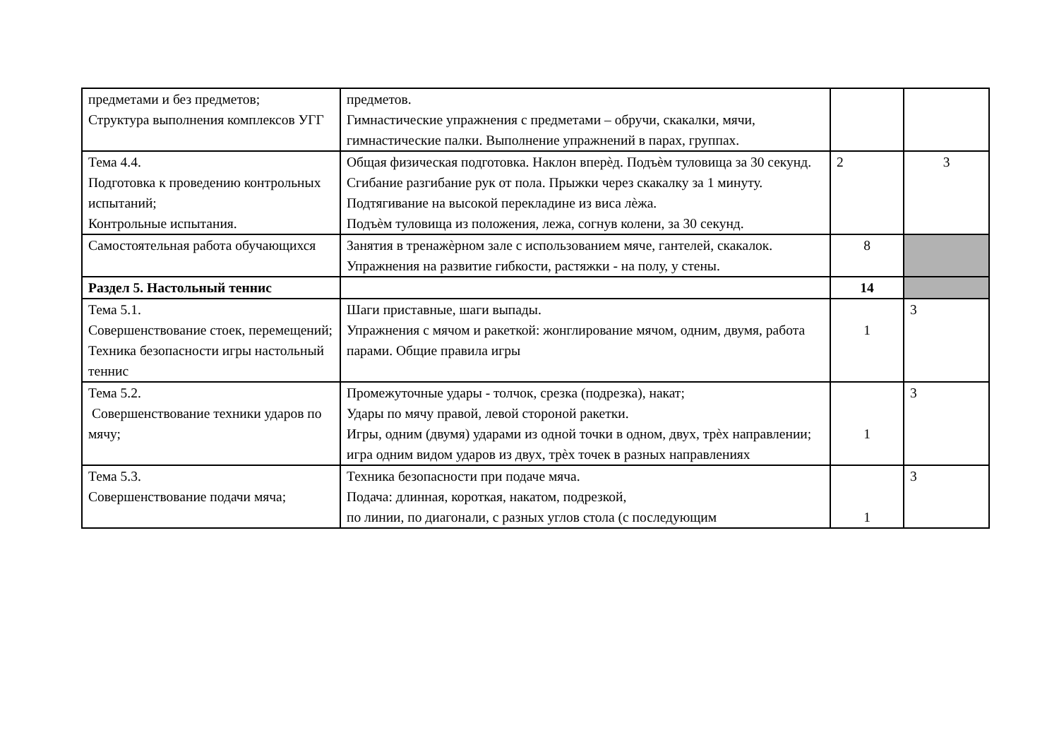| предметами и без предметов; Структура выполнения комплексов УГГ | предметов. Гимнастические упражнения с предметами – обручи, скакалки, мячи, гимнастические палки. Выполнение упражнений в парах, группах. | | |
| Тема 4.4. Подготовка к проведению контрольных испытаний; Контрольные испытания. | Общая физическая подготовка. Наклон вперѐд. Подъѐм туловища за 30 секунд. Сгибание разгибание рук от пола. Прыжки через скакалку за 1 минуту. Подтягивание на высокой перекладине из виса лѐжа. Подъѐм туловища из положения, лежа, согнув колени, за 30 секунд. | 2 | 3 |
| Самостоятельная работа обучающихся | Занятия в тренажѐрном зале с использованием мяче, гантелей, скакалок. Упражнения на развитие гибкости, растяжки - на полу, у стены. | 8 | |
| Раздел 5. Настольный теннис | | 14 | |
| Тема 5.1. Совершенствование стоек, перемещений; Техника безопасности игры настольный теннис | Шаги приставные, шаги выпады. Упражнения с мячом и ракеткой: жонглирование мячом, одним, двумя, работа парами. Общие правила игры | 1 | 3 |
| Тема 5.2. Совершенствование техники ударов по мячу; | Промежуточные удары - толчок, срезка (подрезка), накат; Удары по мячу правой, левой стороной ракетки. Игры, одним (двумя) ударами из одной точки в одном, двух, трѐх направлении; игра одним видом ударов из двух, трѐх точек в разных направлениях | 1 | 3 |
| Тема 5.3. Совершенствование подачи мяча; | Техника безопасности при подаче мяча. Подача: длинная, короткая, накатом, подрезкой, по линии, по диагонали, с разных углов стола (с последующим | 1 | 3 |